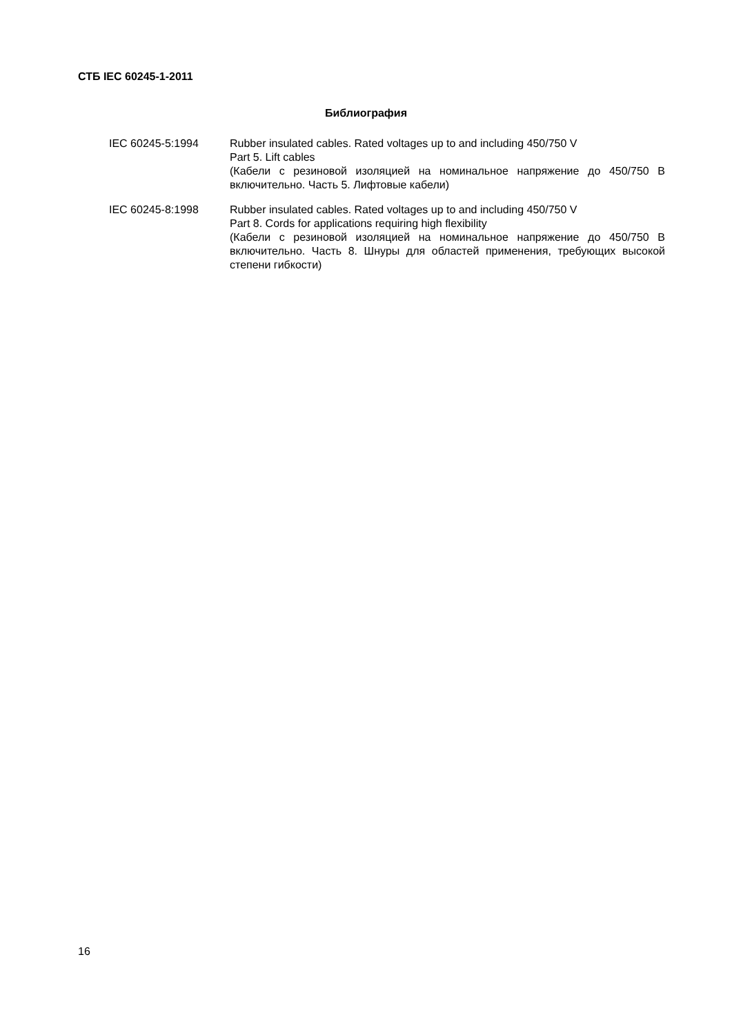СТБ IEC 60245-1-2011
Библиография
IEC 60245-5:1994 Rubber insulated cables. Rated voltages up to and including 450/750 V
Part 5. Lift cables
(Кабели с резиновой изоляцией на номинальное напряжение до 450/750 В включительно. Часть 5. Лифтовые кабели)
IEC 60245-8:1998 Rubber insulated cables. Rated voltages up to and including 450/750 V
Part 8. Cords for applications requiring high flexibility
(Кабели с резиновой изоляцией на номинальное напряжение до 450/750 В включительно. Часть 8. Шнуры для областей применения, требующих высокой степени гибкости)
16